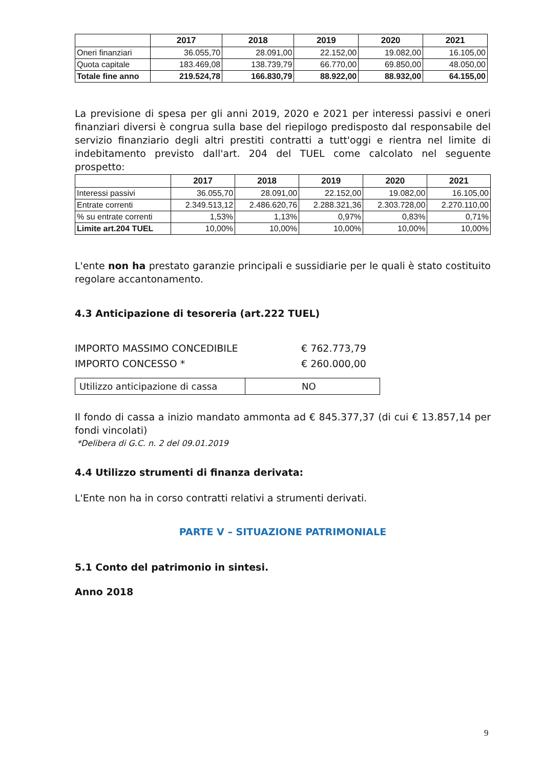| | 2017 | 2018 | 2019 | 2020 | 2021 |
| --- | --- | --- | --- | --- | --- |
| Oneri finanziari | 36.055,70 | 28.091,00 | 22.152,00 | 19.082,00 | 16.105,00 |
| Quota capitale | 183.469,08 | 138.739,79 | 66.770,00 | 69.850,00 | 48.050,00 |
| Totale fine anno | 219.524,78 | 166.830,79 | 88.922,00 | 88.932,00 | 64.155,00 |
La previsione di spesa per gli anni 2019, 2020 e 2021 per interessi passivi e oneri finanziari diversi è congrua sulla base del riepilogo predisposto dal responsabile del servizio finanziario degli altri prestiti contratti a tutt'oggi e rientra nel limite di indebitamento previsto dall'art. 204 del TUEL come calcolato nel seguente prospetto:
| | 2017 | 2018 | 2019 | 2020 | 2021 |
| --- | --- | --- | --- | --- | --- |
| Interessi passivi | 36.055,70 | 28.091,00 | 22.152,00 | 19.082,00 | 16.105,00 |
| Entrate correnti | 2.349.513,12 | 2.486.620,76 | 2.288.321,36 | 2.303.728,00 | 2.270.110,00 |
| % su entrate correnti | 1,53% | 1,13% | 0,97% | 0,83% | 0,71% |
| Limite art.204 TUEL | 10,00% | 10,00% | 10,00% | 10,00% | 10,00% |
L'ente non ha prestato garanzie principali e sussidiarie per le quali è stato costituito regolare accantonamento.
4.3 Anticipazione di tesoreria (art.222 TUEL)
IMPORTO MASSIMO CONCEDIBILE € 762.773,79
IMPORTO CONCESSO * € 260.000,00
| Utilizzo anticipazione di cassa | NO |
Il fondo di cassa a inizio mandato ammonta ad € 845.377,37 (di cui € 13.857,14 per fondi vincolati)
*Delibera di G.C. n. 2 del 09.01.2019
4.4 Utilizzo strumenti di finanza derivata:
L'Ente non ha in corso contratti relativi a strumenti derivati.
PARTE V – SITUAZIONE PATRIMONIALE
5.1 Conto del patrimonio in sintesi.
Anno 2018
9